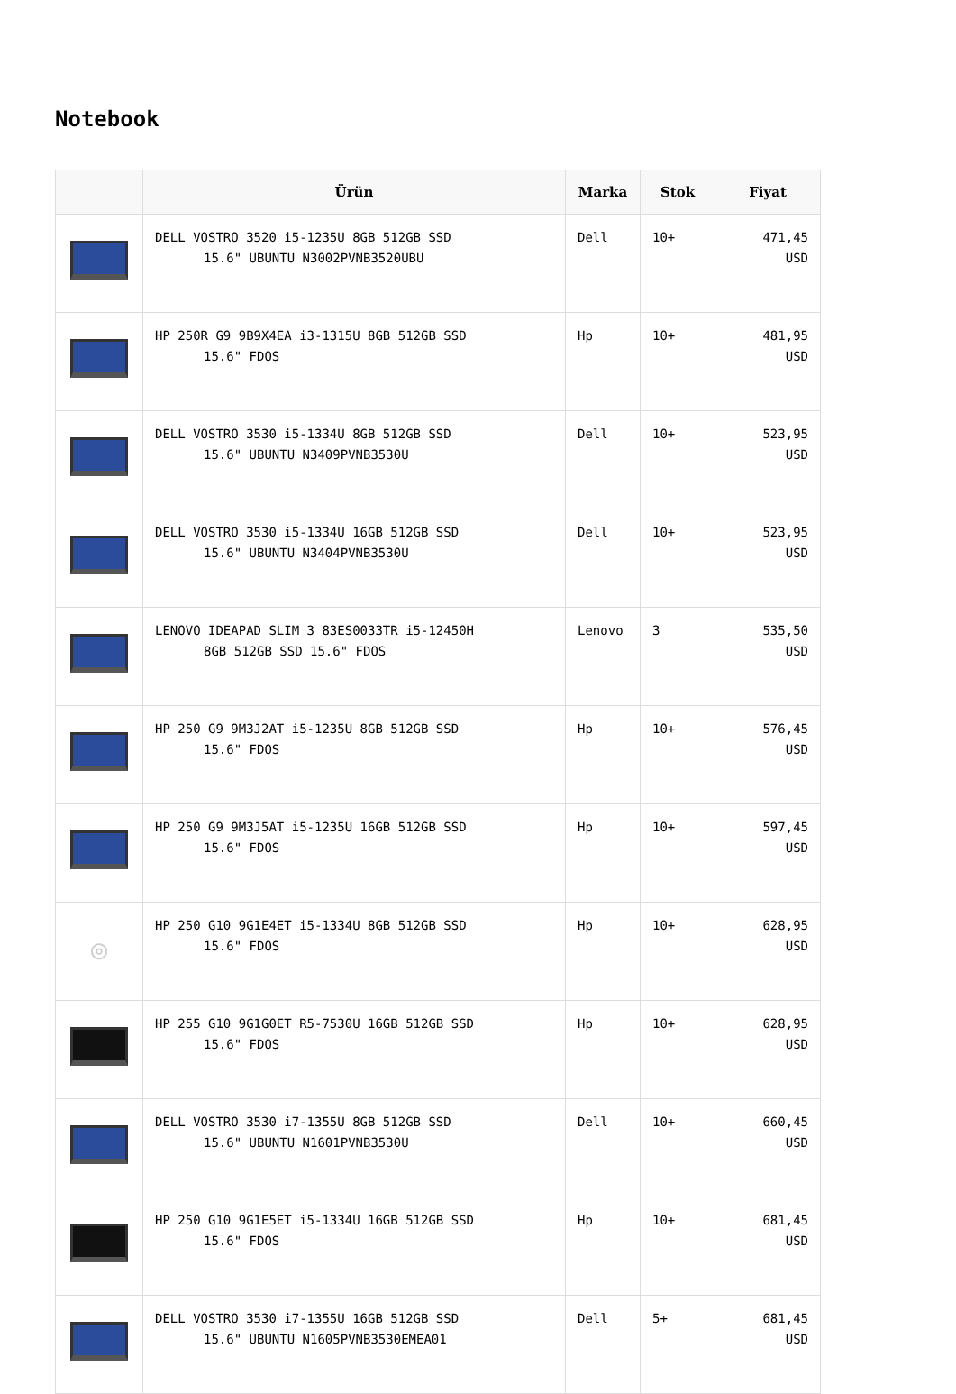Notebook
| | Ürün | Marka | Stok | Fiyat |
| --- | --- | --- | --- | --- |
| | DELL VOSTRO 3520 i5-1235U 8GB 512GB SSD 15.6" UBUNTU N3002PVNB3520UBU | Dell | 10+ | 471,45 USD |
| | HP 250R G9 9B9X4EA i3-1315U 8GB 512GB SSD 15.6" FDOS | Hp | 10+ | 481,95 USD |
| | DELL VOSTRO 3530 i5-1334U 8GB 512GB SSD 15.6" UBUNTU N3409PVNB3530U | Dell | 10+ | 523,95 USD |
| | DELL VOSTRO 3530 i5-1334U 16GB 512GB SSD 15.6" UBUNTU N3404PVNB3530U | Dell | 10+ | 523,95 USD |
| | LENOVO IDEAPAD SLIM 3 83ES0033TR i5-12450H 8GB 512GB SSD 15.6" FDOS | Lenovo | 3 | 535,50 USD |
| | HP 250 G9 9M3J2AT i5-1235U 8GB 512GB SSD 15.6" FDOS | Hp | 10+ | 576,45 USD |
| | HP 250 G9 9M3J5AT i5-1235U 16GB 512GB SSD 15.6" FDOS | Hp | 10+ | 597,45 USD |
| ◎ | HP 250 G10 9G1E4ET i5-1334U 8GB 512GB SSD 15.6" FDOS | Hp | 10+ | 628,95 USD |
| | HP 255 G10 9G1G0ET R5-7530U 16GB 512GB SSD 15.6" FDOS | Hp | 10+ | 628,95 USD |
| | DELL VOSTRO 3530 i7-1355U 8GB 512GB SSD 15.6" UBUNTU N1601PVNB3530U | Dell | 10+ | 660,45 USD |
| | HP 250 G10 9G1E5ET i5-1334U 16GB 512GB SSD 15.6" FDOS | Hp | 10+ | 681,45 USD |
| | DELL VOSTRO 3530 i7-1355U 16GB 512GB SSD 15.6" UBUNTU N1605PVNB3530EMEA01 | Dell | 5+ | 681,45 USD |